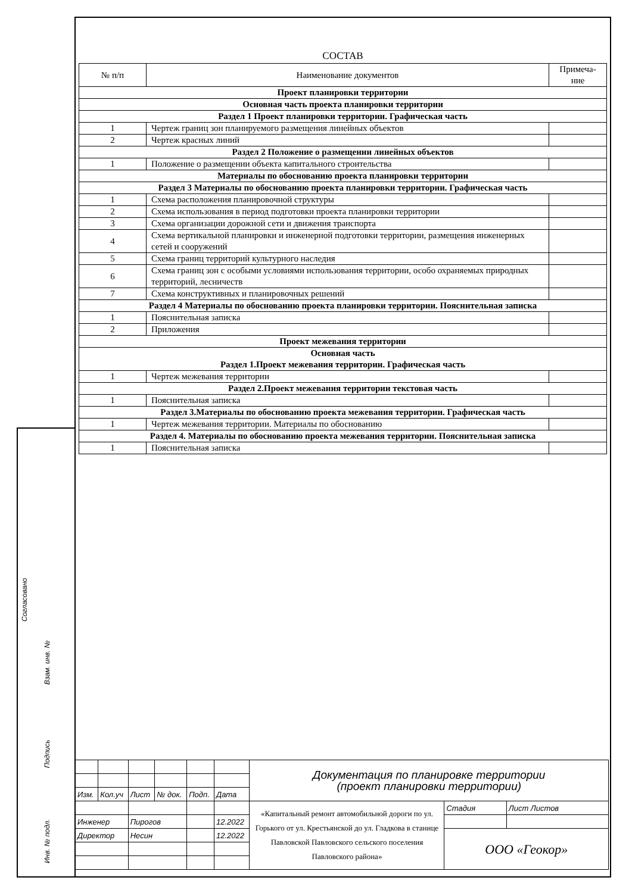Согласовано
Взам. инв. №
Подпись
Инв. № подл.
СОСТАВ
| № п/п | Наименование документов | Примеча-ние |
| --- | --- | --- |
| Проект планировки территории | | |
| Основная часть проекта планировки территории | | |
| Раздел 1 Проект планировки территории. Графическая часть | | |
| 1 | Чертеж границ зон планируемого размещения линейных объектов | |
| 2 | Чертеж красных линий | |
| Раздел 2 Положение о размещении линейных объектов | | |
| 1 | Положение о размещении объекта капитального строительства | |
| Материалы по обоснованию проекта планировки территории | | |
| Раздел 3 Материалы по обоснованию проекта планировки территории. Графическая часть | | |
| 1 | Схема расположения планировочной структуры | |
| 2 | Схема использования в период подготовки проекта планировки территории | |
| 3 | Схема организации дорожной сети и движения транспорта | |
| 4 | Схема вертикальной планировки и инженерной подготовки территории, размещения инженерных сетей и сооружений | |
| 5 | Схема границ территорий культурного наследия | |
| 6 | Схема границ зон с особыми условиями использования территории, особо охраняемых природных территорий, лесничеств | |
| 7 | Схема конструктивных и планировочных решений | |
| Раздел 4 Материалы по обоснованию проекта планировки территории. Пояснительная записка | | |
| 1 | Пояснительная записка | |
| 2 | Приложения | |
| Проект межевания территории | | |
| Основная часть Раздел 1.Проект межевания территории. Графическая часть | | |
| 1 | Чертеж межевания территории | |
| Раздел 2.Проект межевания территории текстовая часть | | |
| 1 | Пояснительная записка | |
| Раздел 3.Материалы по обоснованию проекта межевания территории. Графическая часть | | |
| 1 | Чертеж межевания территории. Материалы по обоснованию | |
| Раздел 4. Материалы по обоснованию проекта межевания территории. Пояснительная записка | | |
| 1 | Пояснительная записка | |
| | | | | | | Документация по планировке территории (проект планировки территории) | | |
| Изм. | Кол.уч | Лист | № док. | Подп. | Дата | | | |
| | | | | | | «Капитальный ремонт автомобильной дороги по ул. Горького от ул. Крестьянской до ул. Гладкова в станице Павловской Павловского сельского поселения Павловского района» | Стадия | Лист Листов |
| Инженер | | Пирогов | | | 12.2022 | | | |
| Директор | | Несин | | | 12.2022 | | ООО «Геокор» | |